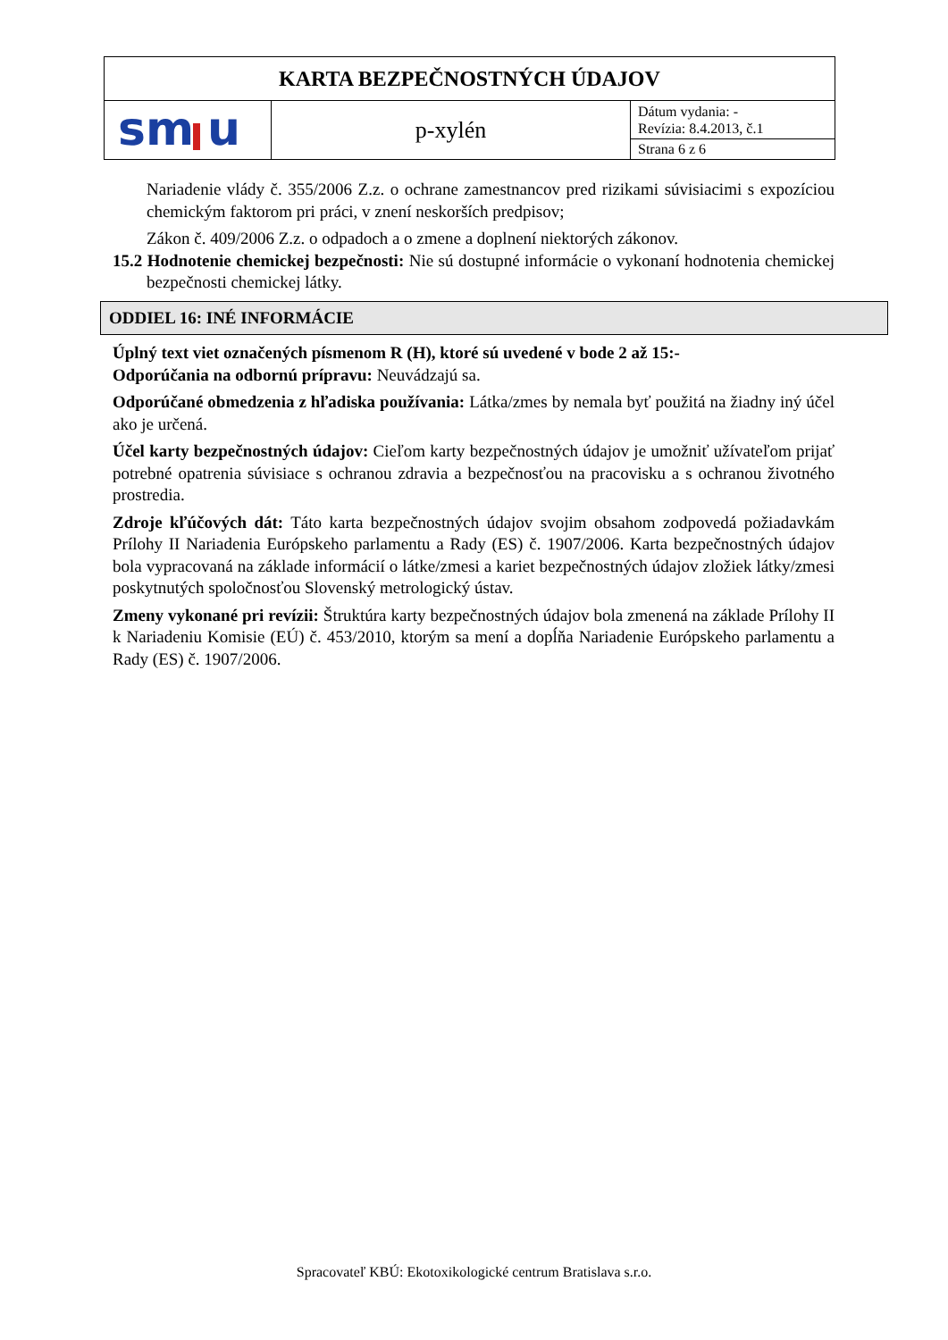| KARTA BEZPEČNOSTNÝCH ÚDAJOV | | |
| sm u | p-xylén | Dátum vydania: - Revízia: 8.4.2013, č.1 |
| | | Strana 6 z 6 |
Nariadenie vlády č. 355/2006 Z.z. o ochrane zamestnancov pred rizikami súvisiacimi s expozíciou chemickým faktorom pri práci, v znení neskorších predpisov;
Zákon č. 409/2006 Z.z. o odpadoch a o zmene a doplnení niektorých zákonov.
15.2 Hodnotenie chemickej bezpečnosti: Nie sú dostupné informácie o vykonaní hodnotenia chemickej bezpečnosti chemickej látky.
ODDIEL 16: INÉ INFORMÁCIE
Úplný text viet označených písmenom R (H), ktoré sú uvedené v bode 2 až 15:-
Odporúčania na odbornú prípravu: Neuvádzajú sa.
Odporúčané obmedzenia z hľadiska používania: Látka/zmes by nemala byť použitá na žiadny iný účel ako je určená.
Účel karty bezpečnostných údajov: Cieľom karty bezpečnostných údajov je umožniť užívateľom prijať potrebné opatrenia súvisiace s ochranou zdravia a bezpečnosťou na pracovisku a s ochranou životného prostredia.
Zdroje kľúčových dát: Táto karta bezpečnostných údajov svojim obsahom zodpovedá požiadavkám Prílohy II Nariadenia Európskeho parlamentu a Rady (ES) č. 1907/2006. Karta bezpečnostných údajov bola vypracovaná na základe informácií o látke/zmesi a kariet bezpečnostných údajov zložiek látky/zmesi poskytnutých spoločnosťou Slovenský metrologický ústav.
Zmeny vykonané pri revízii: Štruktúra karty bezpečnostných údajov bola zmenená na základe Prílohy II k Nariadeniu Komisie (EÚ) č. 453/2010, ktorým sa mení a dopĺňa Nariadenie Európskeho parlamentu a Rady (ES) č. 1907/2006.
Spracovateľ KBÚ: Ekotoxikologické centrum Bratislava s.r.o.